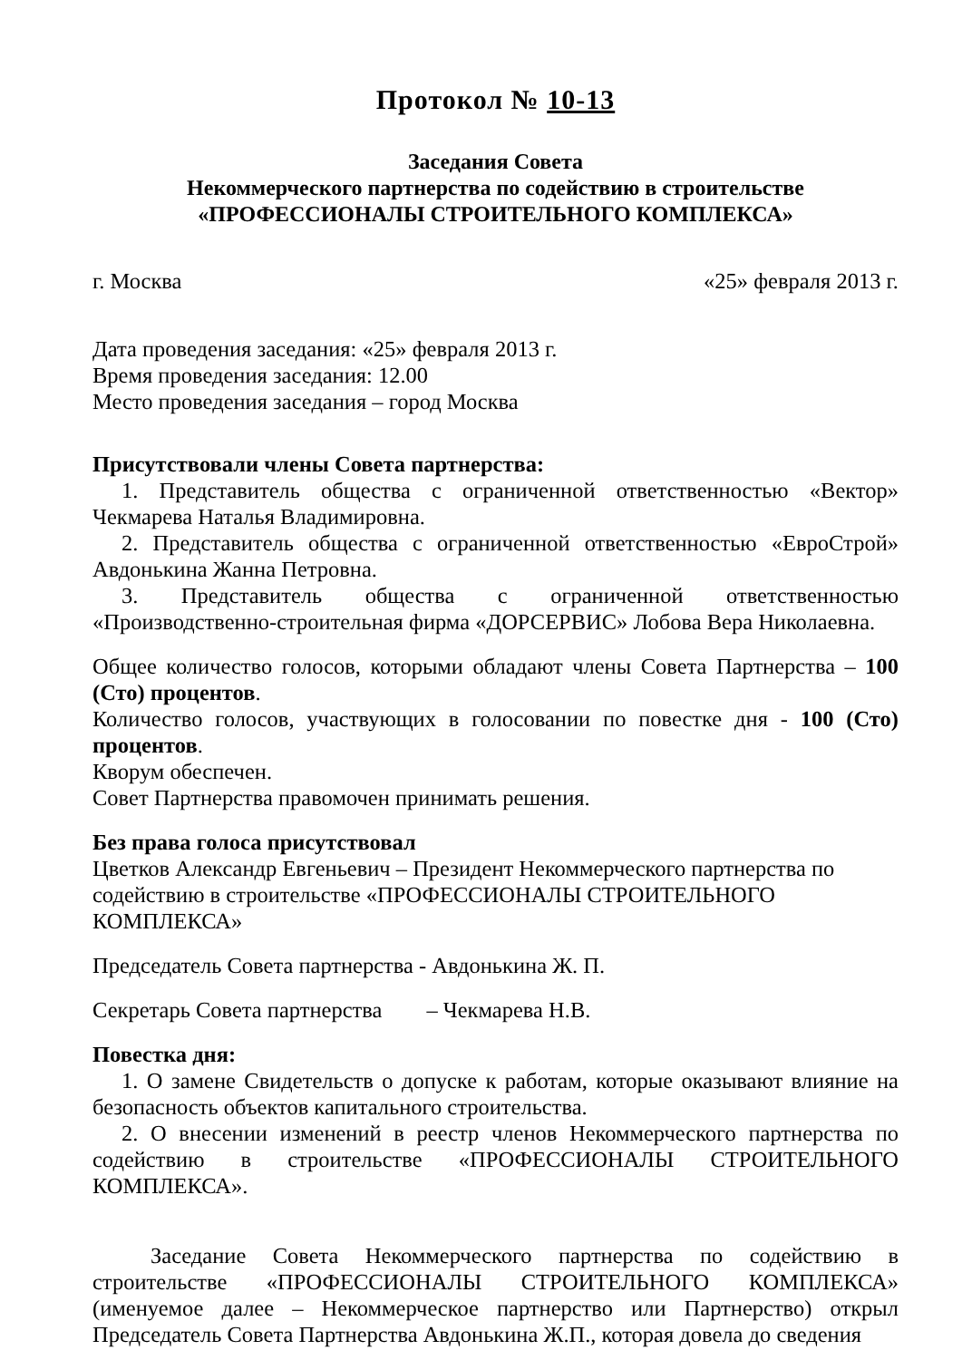Протокол № 10-13
Заседания Совета
Некоммерческого партнерства по содействию в строительстве
«ПРОФЕССИОНАЛЫ СТРОИТЕЛЬНОГО КОМПЛЕКСА»
г. Москва «25» февраля 2013 г.
Дата проведения заседания: «25» февраля 2013 г.
Время проведения заседания: 12.00
Место проведения заседания – город Москва
Присутствовали члены Совета партнерства:
1. Представитель общества с ограниченной ответственностью «Вектор» Чекмарева Наталья Владимировна.
2. Представитель общества с ограниченной ответственностью «ЕвроСтрой» Авдонькина Жанна Петровна.
3. Представитель общества с ограниченной ответственностью «Производственно-строительная фирма «ДОРСЕРВИС» Лобова Вера Николаевна.
Общее количество голосов, которыми обладают члены Совета Партнерства – 100 (Сто) процентов.
Количество голосов, участвующих в голосовании по повестке дня - 100 (Сто) процентов.
Кворум обеспечен.
Совет Партнерства правомочен принимать решения.
Без права голоса присутствовал
Цветков Александр Евгеньевич – Президент Некоммерческого партнерства по содействию в строительстве «ПРОФЕССИОНАЛЫ СТРОИТЕЛЬНОГО КОМПЛЕКСА»
Председатель Совета партнерства - Авдонькина Ж. П.
Секретарь Совета партнерства – Чекмарева Н.В.
Повестка дня:
1. О замене Свидетельств о допуске к работам, которые оказывают влияние на безопасность объектов капитального строительства.
2. О внесении изменений в реестр членов Некоммерческого партнерства по содействию в строительстве «ПРОФЕССИОНАЛЫ СТРОИТЕЛЬНОГО КОМПЛЕКСА».
Заседание Совета Некоммерческого партнерства по содействию в строительстве «ПРОФЕССИОНАЛЫ СТРОИТЕЛЬНОГО КОМПЛЕКСА» (именуемое далее – Некоммерческое партнерство или Партнерство) открыл Председатель Совета Партнерства Авдонькина Ж.П., которая довела до сведения